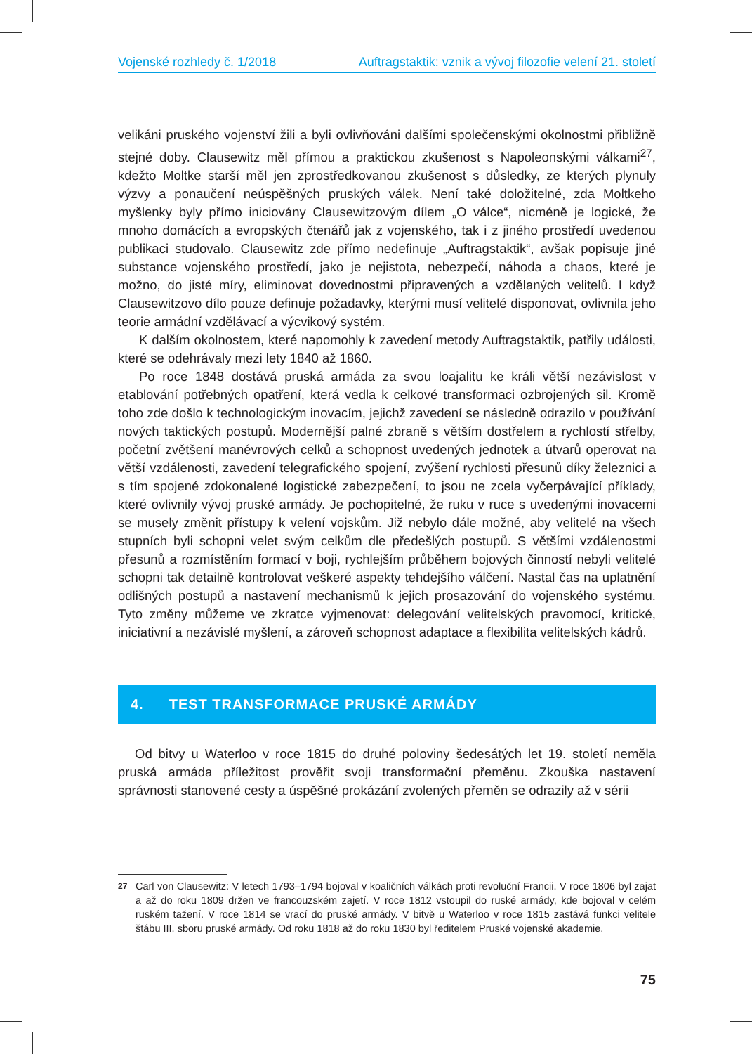Vojenské rozhledy č. 1/2018 Auftragstaktik: vznik a vývoj filozofie velení 21. století
velikáni pruského vojenství žili a byli ovlivňováni dalšími společenskými okolnostmi přibližně stejné doby. Clausewitz měl přímou a praktickou zkušenost s Napoleonskými válkami<sup>27</sup>, kdežto Moltke starší měl jen zprostředkovanou zkušenost s důsledky, ze kterých plynuly výzvy a ponaučení neúspěšných pruských válek. Není také doložitelné, zda Moltkeho myšlenky byly přímo iniciovány Clausewitzovým dílem „O válce“, nicméně je logické, že mnoho domácích a evropských čtenářů jak z vojenského, tak i z jiného prostředí uvedenou publikaci studovalo. Clausewitz zde přímo nedefinuje „Auftragstaktik“, avšak popisuje jiné substance vojenského prostředí, jako je nejistota, nebezpečí, náhoda a chaos, které je možno, do jisté míry, eliminovat dovednostmi připravených a vzdělaných velitelů. I když Clausewitzovo dílo pouze definuje požadavky, kterými musí velitelé disponovat, ovlivnila jeho teorie armádní vzdělávací a výcvikový systém.
K dalším okolnostem, které napomohly k zavedení metody Auftragstaktik, patřily události, které se odehrávaly mezi lety 1840 až 1860.
Po roce 1848 dostává pruská armáda za svou loajalitu ke králi větší nezávislost v etablování potřebných opatření, která vedla k celkové transformaci ozbrojených sil. Kromě toho zde došlo k technologickým inovacím, jejichž zavedení se následně odrazilo v používání nových taktických postupů. Modernější palné zbraně s větším dostřelem a rychlostí střelby, početní zvětšení manévrových celků a schopnost uvedených jednotek a útvarů operovat na větší vzdálenosti, zavedení telegrafického spojení, zvýšení rychlosti přesunů díky železnici a s tím spojené zdokonalené logistické zabezpečení, to jsou ne zcela vyčerpávající příklady, které ovlivnily vývoj pruské armády. Je pochopitelné, že ruku v ruce s uvedenými inovacemi se musely změnit přístupy k velení vojskům. Již nebylo dále možné, aby velitelé na všech stupních byli schopni velet svým celkům dle předešlých postupů. S většími vzdálenostmi přesunů a rozmístěním formací v boji, rychlejším průběhem bojových činností nebyli velitelé schopni tak detailně kontrolovat veškeré aspekty tehdejšího válčení. Nastal čas na uplatnění odlišných postupů a nastavení mechanismů k jejich prosazování do vojenského systému. Tyto změny můžeme ve zkratce vyjmenovat: delegování velitelských pravomocí, kritické, iniciativní a nezávislé myšlení, a zároveň schopnost adaptace a flexibilita velitelských kádrů.
4. TEST TRANSFORMACE PRUSKÉ ARMÁDY
Od bitvy u Waterloo v roce 1815 do druhé poloviny šedesátých let 19. století neměla pruská armáda příležitost prověřit svoji transformační přeměnu. Zkouška nastavení správnosti stanovené cesty a úspěšné prokázání zvolených přeměn se odrazily až v sérii
27 Carl von Clausewitz: V letech 1793–1794 bojoval v koaličních válkách proti revoluční Francii. V roce 1806 byl zajat a až do roku 1809 držen ve francouzském zajetí. V roce 1812 vstoupil do ruské armády, kde bojoval v celém ruském tažení. V roce 1814 se vrací do pruské armády. V bitvě u Waterloo v roce 1815 zastává funkci velitele štábu III. sboru pruské armády. Od roku 1818 až do roku 1830 byl ředitelem Pruské vojenské akademie.
75